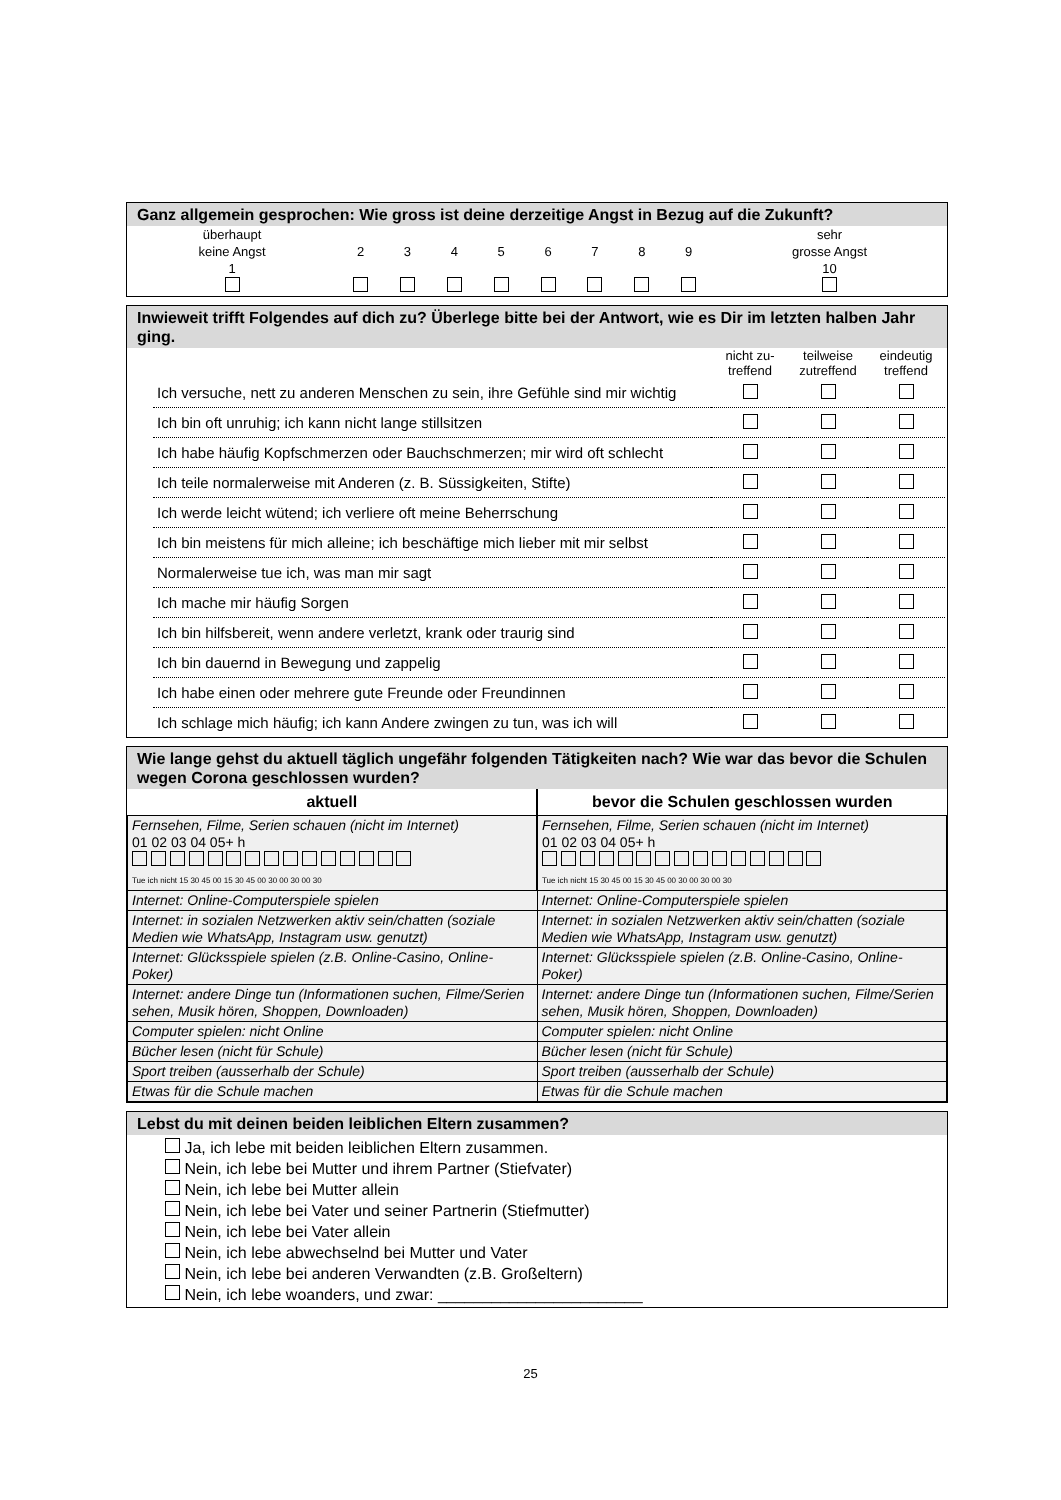Ganz allgemein gesprochen: Wie gross ist deine derzeitige Angst in Bezug auf die Zukunft?
| überhaupt keine Angst 1 | 2 | 3 | 4 | 5 | 6 | 7 | 8 | 9 | sehr grosse Angst 10 |
Inwieweit trifft Folgendes auf dich zu? Überlege bitte bei der Antwort, wie es Dir im letzten halben Jahr ging.
| | nicht zu- treffend | teilweise zutreffend | eindeutig treffend |
| Ich versuche, nett zu anderen Menschen zu sein, ihre Gefühle sind mir wichtig | | | |
| Ich bin oft unruhig; ich kann nicht lange stillsitzen | | | |
| Ich habe häufig Kopfschmerzen oder Bauchschmerzen; mir wird oft schlecht | | | |
| Ich teile normalerweise mit Anderen (z. B. Süssigkeiten, Stifte) | | | |
| Ich werde leicht wütend; ich verliere oft meine Beherrschung | | | |
| Ich bin meistens für mich alleine; ich beschäftige mich lieber mit mir selbst | | | |
| Normalerweise tue ich, was man mir sagt | | | |
| Ich mache mir häufig Sorgen | | | |
| Ich bin hilfsbereit, wenn andere verletzt, krank oder traurig sind | | | |
| Ich bin dauernd in Bewegung und zappelig | | | |
| Ich habe einen oder mehrere gute Freunde oder Freundinnen | | | |
| Ich schlage mich häufig; ich kann Andere zwingen zu tun, was ich will | | | |
Wie lange gehst du aktuell täglich ungefähr folgenden Tätigkeiten nach? Wie war das bevor die Schulen wegen Corona geschlossen wurden?
| aktuell | bevor die Schulen geschlossen wurden |
| --- | --- |
| Fernsehen, Filme, Serien schauen (nicht im Internet) 01 02 03 04 05+ h Tue ich nicht 15 30 45 00 15 30 45 00 30 00 30 00 30 | Fernsehen, Filme, Serien schauen (nicht im Internet) 01 02 03 04 05+ h Tue ich nicht 15 30 45 00 15 30 45 00 30 00 30 00 30 |
| Internet: Online-Computerspiele spielen | Internet: Online-Computerspiele spielen |
| Internet: in sozialen Netzwerken aktiv sein/chatten (soziale Medien wie WhatsApp, Instagram usw. genutzt) | Internet: in sozialen Netzwerken aktiv sein/chatten (soziale Medien wie WhatsApp, Instagram usw. genutzt) |
| Internet: Glücksspiele spielen (z.B. Online-Casino, Online-Poker) | Internet: Glücksspiele spielen (z.B. Online-Casino, Online-Poker) |
| Internet: andere Dinge tun (Informationen suchen, Filme/Serien sehen, Musik hören, Shoppen, Downloaden) | Internet: andere Dinge tun (Informationen suchen, Filme/Serien sehen, Musik hören, Shoppen, Downloaden) |
| Computer spielen: nicht Online | Computer spielen: nicht Online |
| Bücher lesen (nicht für Schule) | Bücher lesen (nicht für Schule) |
| Sport treiben (ausserhalb der Schule) | Sport treiben (ausserhalb der Schule) |
| Etwas für die Schule machen | Etwas für die Schule machen |
Lebst du mit deinen beiden leiblichen Eltern zusammen?
Ja, ich lebe mit beiden leiblichen Eltern zusammen.
Nein, ich lebe bei Mutter und ihrem Partner (Stiefvater)
Nein, ich lebe bei Mutter allein
Nein, ich lebe bei Vater und seiner Partnerin (Stiefmutter)
Nein, ich lebe bei Vater allein
Nein, ich lebe abwechselnd bei Mutter und Vater
Nein, ich lebe bei anderen Verwandten (z.B. Großeltern)
Nein, ich lebe woanders, und zwar: _______________________
25